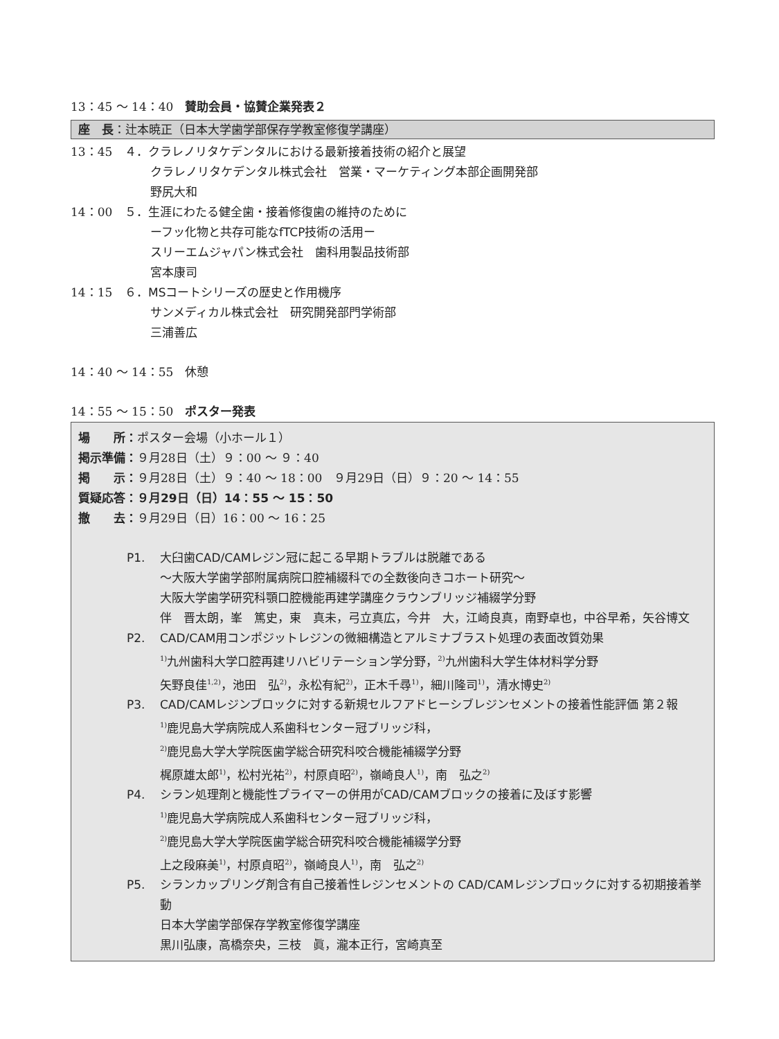13：45 ～ 14：40　賛助会員・協賛企業発表２
座　長：辻本暁正（日本大学歯学部保存学教室修復学講座）
13：45 ４．クラレノリタケデンタルにおける最新接着技術の紹介と展望
クラレノリタケデンタル株式会社　営業・マーケティング本部企画開発部
野尻大和
14：00 ５．生涯にわたる健全歯・接着修復歯の維持のために
ーフッ化物と共存可能なfTCP技術の活用ー
スリーエムジャパン株式会社　歯科用製品技術部
宮本康司
14：15 ６．MSコートシリーズの歴史と作用機序
サンメディカル株式会社　研究開発部門学術部
三浦善広
14：40 ～ 14：55　休憩
14：55 ～ 15：50　ポスター発表
場　　所：ポスター会場（小ホール１）
掲示準備：９月28日（土）９：00 ～ ９：40
掲　　示：９月28日（土）９：40 ～ 18：00　９月29日（日）９：20 ～ 14：55
質疑応答：９月29日（日）14：55 ～ 15：50
撤　　去：９月29日（日）16：00 ～ 16：25
P1. 大臼歯CAD/CAMレジン冠に起こる早期トラブルは脱離である
～大阪大学歯学部附属病院口腔補綴科での全数後向きコホート研究～
大阪大学歯学研究科顎口腔機能再建学講座クラウンブリッジ補綴学分野
伴　晋太朗，峯　篤史，東　真未，弓立真広，今井　大，江崎良真，南野卓也，中谷早希，矢谷博文
P2. CAD/CAM用コンポジットレジンの微細構造とアルミナブラスト処理の表面改質効果
<sup>1)</sup> 九州歯科大学口腔再建リハビリテーション学分野，<sup>2)</sup>九州歯科大学生体材料学分野
矢野良佳<sup>1,2)</sup>，池田　弘<sup>2)</sup>，永松有紀<sup>2)</sup>，正木千尋<sup>1)</sup>，細川隆司<sup>1)</sup>，清水博史<sup>2)</sup>
P3. CAD/CAMレジンブロックに対する新規セルフアドヒーシブレジンセメントの接着性能評価 第２報
<sup>1)</sup> 鹿児島大学病院成人系歯科センター冠ブリッジ科，
<sup>2)</sup> 鹿児島大学大学院医歯学総合研究科咬合機能補綴学分野
梶原雄太郎<sup>1)</sup>，松村光祐<sup>2)</sup>，村原貞昭<sup>2)</sup>，嶺崎良人<sup>1)</sup>，南　弘之<sup>2)</sup>
P4. シラン処理剤と機能性プライマーの併用がCAD/CAMブロックの接着に及ぼす影響
<sup>1)</sup> 鹿児島大学病院成人系歯科センター冠ブリッジ科，
<sup>2)</sup> 鹿児島大学大学院医歯学総合研究科咬合機能補綴学分野
上之段麻美<sup>1)</sup>，村原貞昭<sup>2)</sup>，嶺崎良人<sup>1)</sup>，南　弘之<sup>2)</sup>
P5. シランカップリング剤含有自己接着性レジンセメントの CAD/CAMレジンブロックに対する初期接着挙動
日本大学歯学部保存学教室修復学講座
黒川弘康，高橋奈央，三枝　眞，瀧本正行，宮崎真至